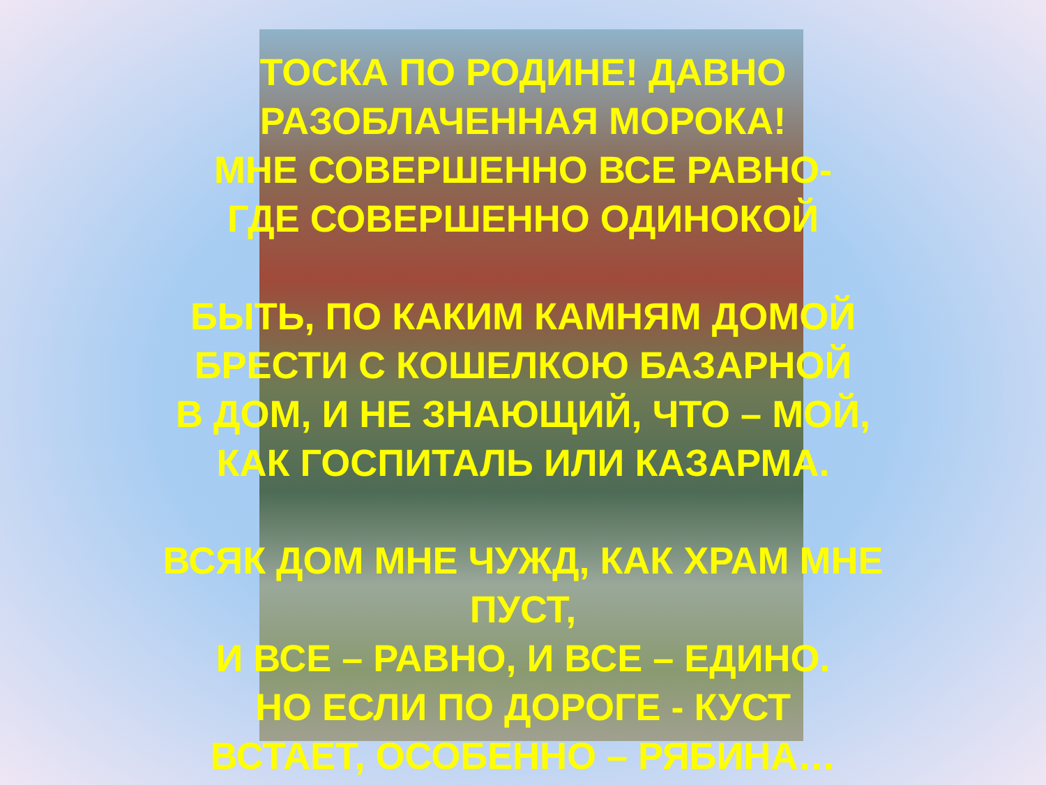ТОСКА ПО РОДИНЕ! ДАВНО
РАЗОБЛАЧЕННАЯ МОРОКА!
МНЕ СОВЕРШЕННО ВСЕ РАВНО-
ГДЕ СОВЕРШЕННО ОДИНОКОЙ
БЫТЬ, ПО КАКИМ КАМНЯМ ДОМОЙ
БРЕСТИ С КОШЕЛКОЮ БАЗАРНОЙ
В ДОМ, И НЕ ЗНАЮЩИЙ, ЧТО – МОЙ,
КАК ГОСПИТАЛЬ ИЛИ КАЗАРМА.
ВСЯК ДОМ МНЕ ЧУЖД, КАК ХРАМ МНЕ
ПУСТ,
И ВСЕ – РАВНО, И ВСЕ – ЕДИНО.
НО ЕСЛИ ПО ДОРОГЕ - КУСТ
ВСТАЕТ, ОСОБЕННО – РЯБИНА…